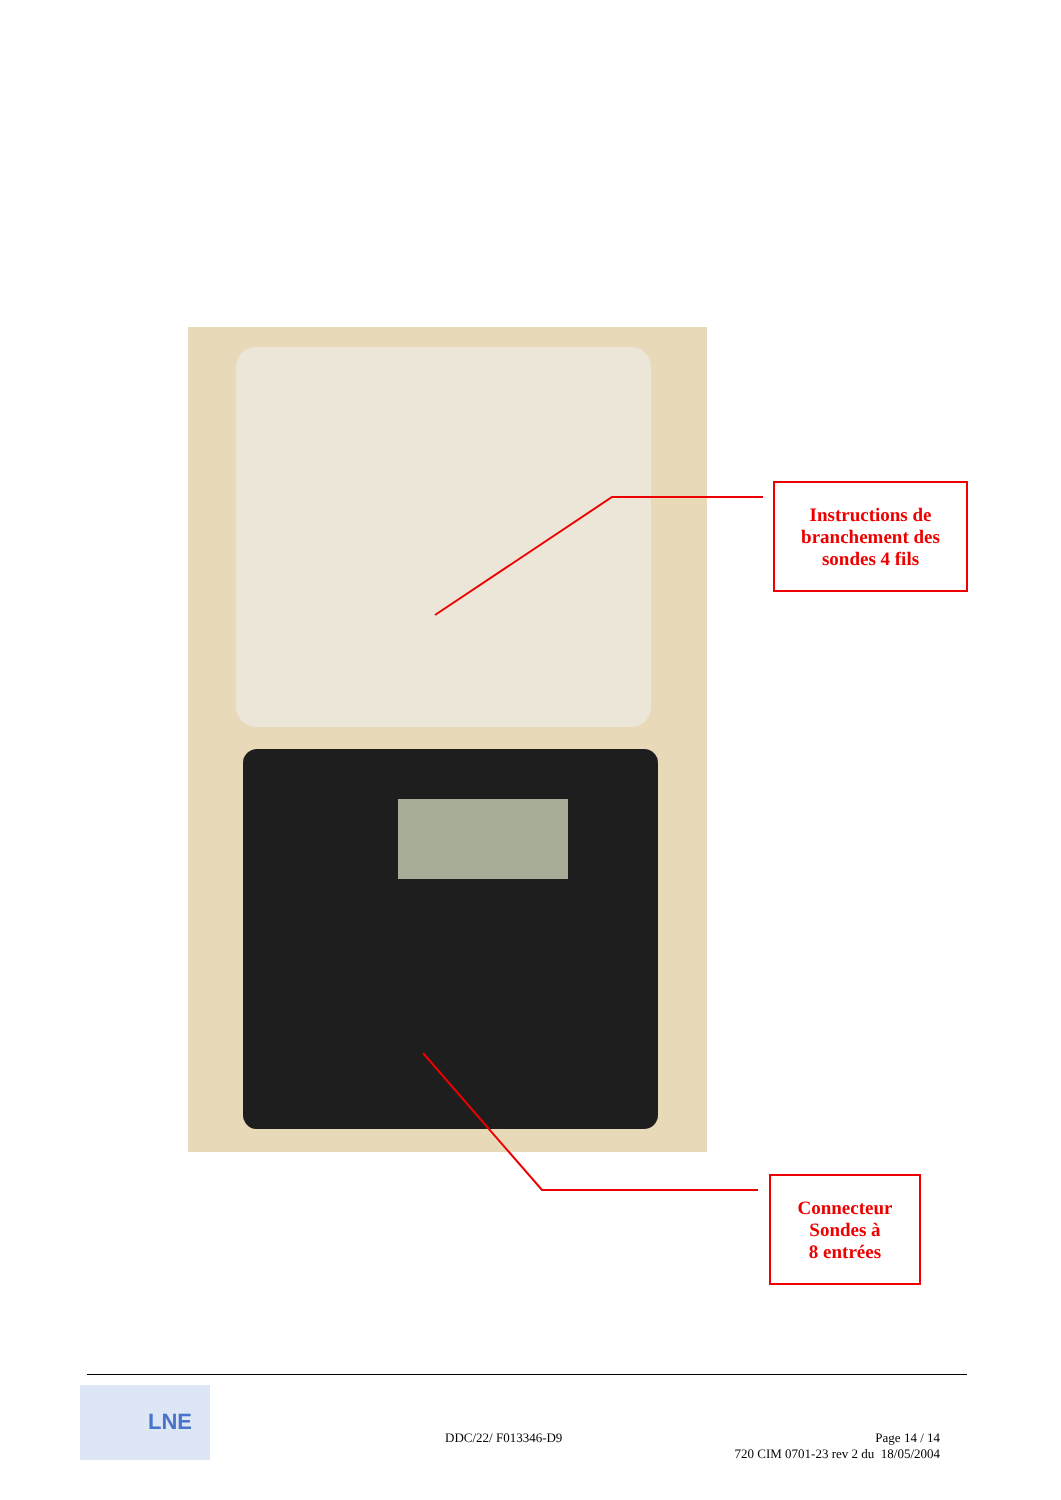Instructions de
branchement des
sondes 4 fils
Connecteur
Sondes à
8 entrées
LNE
DDC/22/ F013346-D9
Page 14 / 14
720 CIM 0701-23 rev 2 du 18/05/2004